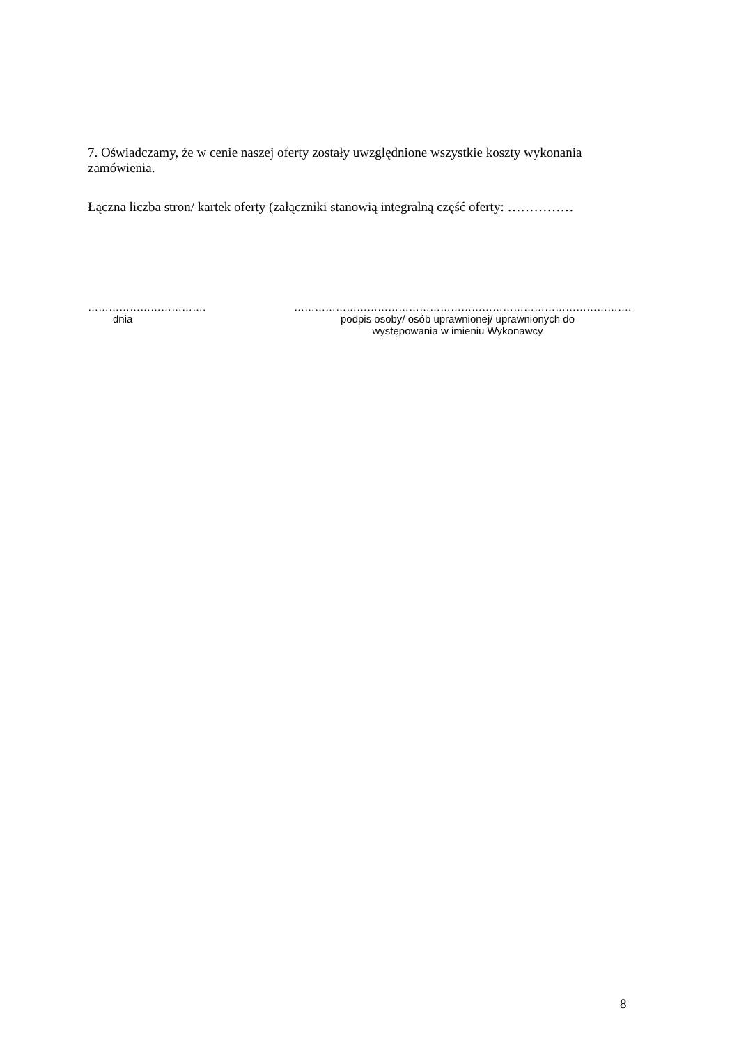7. Oświadczamy, że w cenie naszej oferty zostały uwzględnione wszystkie koszty wykonania zamówienia.
Łączna liczba stron/ kartek oferty (załączniki stanowią integralną część oferty: ……………
…………………………….
dnia
…………………………………………………………………………………….
podpis osoby/ osób uprawnionej/ uprawnionych do
występowania w imieniu Wykonawcy
8